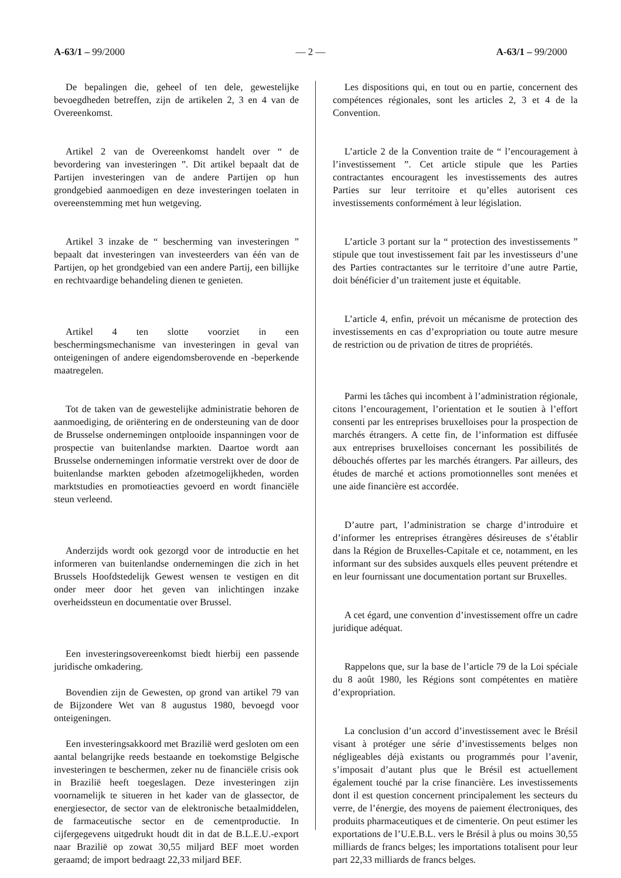A-63/1 – 99/2000 — 2 — A-63/1 – 99/2000
De bepalingen die, geheel of ten dele, gewestelijke bevoegdheden betreffen, zijn de artikelen 2, 3 en 4 van de Overeenkomst.
Artikel 2 van de Overeenkomst handelt over “ de bevordering van investeringen ”. Dit artikel bepaalt dat de Partijen investeringen van de andere Partijen op hun grondgebied aanmoedigen en deze investeringen toelaten in overeenstemming met hun wetgeving.
Artikel 3 inzake de “ bescherming van investeringen ” bepaalt dat investeringen van investeerders van één van de Partijen, op het grondgebied van een andere Partij, een billijke en rechtvaardige behandeling dienen te genieten.
Artikel 4 ten slotte voorziet in een beschermingsmechanisme van investeringen in geval van onteigeningen of andere eigendomsberovende en -beperkende maatregelen.
Tot de taken van de gewestelijke administratie behoren de aanmoediging, de oriëntering en de ondersteuning van de door de Brusselse ondernemingen ontplooide inspanningen voor de prospectie van buitenlandse markten. Daartoe wordt aan Brusselse ondernemingen informatie verstrekt over de door de buitenlandse markten geboden afzetmogelijkheden, worden marktstudies en promotieacties gevoerd en wordt financiële steun verleend.
Anderzijds wordt ook gezorgd voor de introductie en het informeren van buitenlandse ondernemingen die zich in het Brussels Hoofdstedelijk Gewest wensen te vestigen en dit onder meer door het geven van inlichtingen inzake overheidssteun en documentatie over Brussel.
Een investeringsovereenkomst biedt hierbij een passende juridische omkadering.
Bovendien zijn de Gewesten, op grond van artikel 79 van de Bijzondere Wet van 8 augustus 1980, bevoegd voor onteigeningen.
Een investeringsakkoord met Brazilië werd gesloten om een aantal belangrijke reeds bestaande en toekomstige Belgische investeringen te beschermen, zeker nu de financiële crisis ook in Brazilië heeft toegeslagen. Deze investeringen zijn voornamelijk te situeren in het kader van de glassector, de energiesector, de sector van de elektronische betaalmiddelen, de farmaceutische sector en de cementproductie. In cijfergegevens uitgedrukt houdt dit in dat de B.L.E.U.-export naar Brazilië op zowat 30,55 miljard BEF moet worden geraamd; de import bedraagt 22,33 miljard BEF.
Les dispositions qui, en tout ou en partie, concernent des compétences régionales, sont les articles 2, 3 et 4 de la Convention.
L’article 2 de la Convention traite de “ l’encouragement à l’investissement ”. Cet article stipule que les Parties contractantes encouragent les investissements des autres Parties sur leur territoire et qu’elles autorisent ces investissements conformément à leur législation.
L’article 3 portant sur la “ protection des investissements ” stipule que tout investissement fait par les investisseurs d’une des Parties contractantes sur le territoire d’une autre Partie, doit bénéficier d’un traitement juste et équitable.
L’article 4, enfin, prévoit un mécanisme de protection des investissements en cas d’expropriation ou toute autre mesure de restriction ou de privation de titres de propriétés.
Parmi les tâches qui incombent à l’administration régionale, citons l’encouragement, l’orientation et le soutien à l’effort consenti par les entreprises bruxelloises pour la prospection de marchés étrangers. A cette fin, de l’information est diffusée aux entreprises bruxelloises concernant les possibilités de débouchés offertes par les marchés étrangers. Par ailleurs, des études de marché et actions promotionnelles sont menées et une aide financière est accordée.
D’autre part, l’administration se charge d’introduire et d’informer les entreprises étrangères désireuses de s’établir dans la Région de Bruxelles-Capitale et ce, notamment, en les informant sur des subsides auxquels elles peuvent prétendre et en leur fournissant une documentation portant sur Bruxelles.
A cet égard, une convention d’investissement offre un cadre juridique adéquat.
Rappelons que, sur la base de l’article 79 de la Loi spéciale du 8 août 1980, les Régions sont compétentes en matière d’expropriation.
La conclusion d’un accord d’investissement avec le Brésil visant à protéger une série d’investissements belges non négligeables déjà existants ou programmés pour l’avenir, s’imposait d’autant plus que le Brésil est actuellement également touché par la crise financière. Les investissements dont il est question concernent principalement les secteurs du verre, de l’énergie, des moyens de paiement électroniques, des produits pharmaceutiques et de cimenterie. On peut estimer les exportations de l’U.E.B.L. vers le Brésil à plus ou moins 30,55 milliards de francs belges; les importations totalisent pour leur part 22,33 milliards de francs belges.